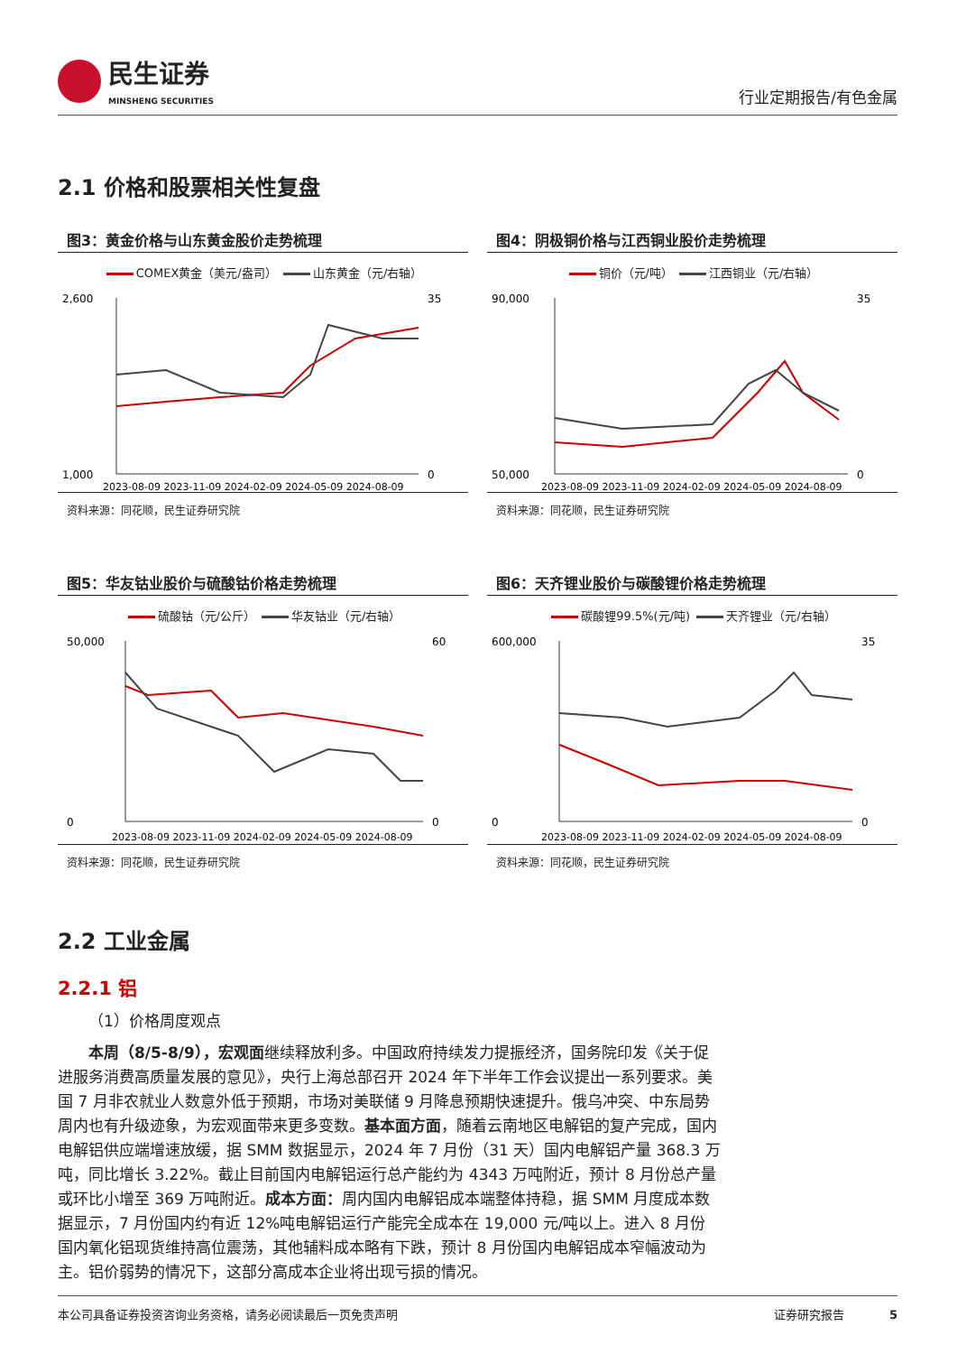民生证券
MINSHENG SECURITIES
行业定期报告/有色金属
2.1 价格和股票相关性复盘
图3：黄金价格与山东黄金股价走势梳理
COMEX黄金（美元/盎司） 山东黄金（元/右轴）
2,600
1,000
35
0
2023-08-09 2023-11-09 2024-02-09 2024-05-09 2024-08-09
资料来源：同花顺，民生证券研究院
图4：阴极铜价格与江西铜业股价走势梳理
铜价（元/吨） 江西铜业（元/右轴）
90,000
50,000
35
0
2023-08-09 2023-11-09 2024-02-09 2024-05-09 2024-08-09
资料来源：同花顺，民生证券研究院
图5：华友钴业股价与硫酸钴价格走势梳理
硫酸钴（元/公斤） 华友钴业（元/右轴）
50,000
0
60
0
2023-08-09 2023-11-09 2024-02-09 2024-05-09 2024-08-09
资料来源：同花顺，民生证券研究院
图6：天齐锂业股价与碳酸锂价格走势梳理
碳酸锂99.5%(元/吨) 天齐锂业（元/右轴）
600,000
0
35
0
2023-08-09 2023-11-09 2024-02-09 2024-05-09 2024-08-09
资料来源：同花顺，民生证券研究院
2.2 工业金属
2.2.1 铝
（1）价格周度观点
本周（8/5-8/9），宏观面继续释放利多。中国政府持续发力提振经济，国务院印发《关于促进服务消费高质量发展的意见》，央行上海总部召开 2024 年下半年工作会议提出一系列要求。美国 7 月非农就业人数意外低于预期，市场对美联储 9 月降息预期快速提升。俄乌冲突、中东局势周内也有升级迹象，为宏观面带来更多变数。基本面方面，随着云南地区电解铝的复产完成，国内电解铝供应端增速放缓，据 SMM 数据显示，2024 年 7 月份（31 天）国内电解铝产量 368.3 万吨，同比增长 3.22%。截止目前国内电解铝运行总产能约为 4343 万吨附近，预计 8 月份总产量或环比小增至 369 万吨附近。成本方面：周内国内电解铝成本端整体持稳，据 SMM 月度成本数据显示，7 月份国内约有近 12%吨电解铝运行产能完全成本在 19,000 元/吨以上。进入 8 月份国内氧化铝现货维持高位震荡，其他辅料成本略有下跌，预计 8 月份国内电解铝成本窄幅波动为主。铝价弱势的情况下，这部分高成本企业将出现亏损的情况。
本公司具备证券投资咨询业务资格，请务必阅读最后一页免责声明 证券研究报告 5